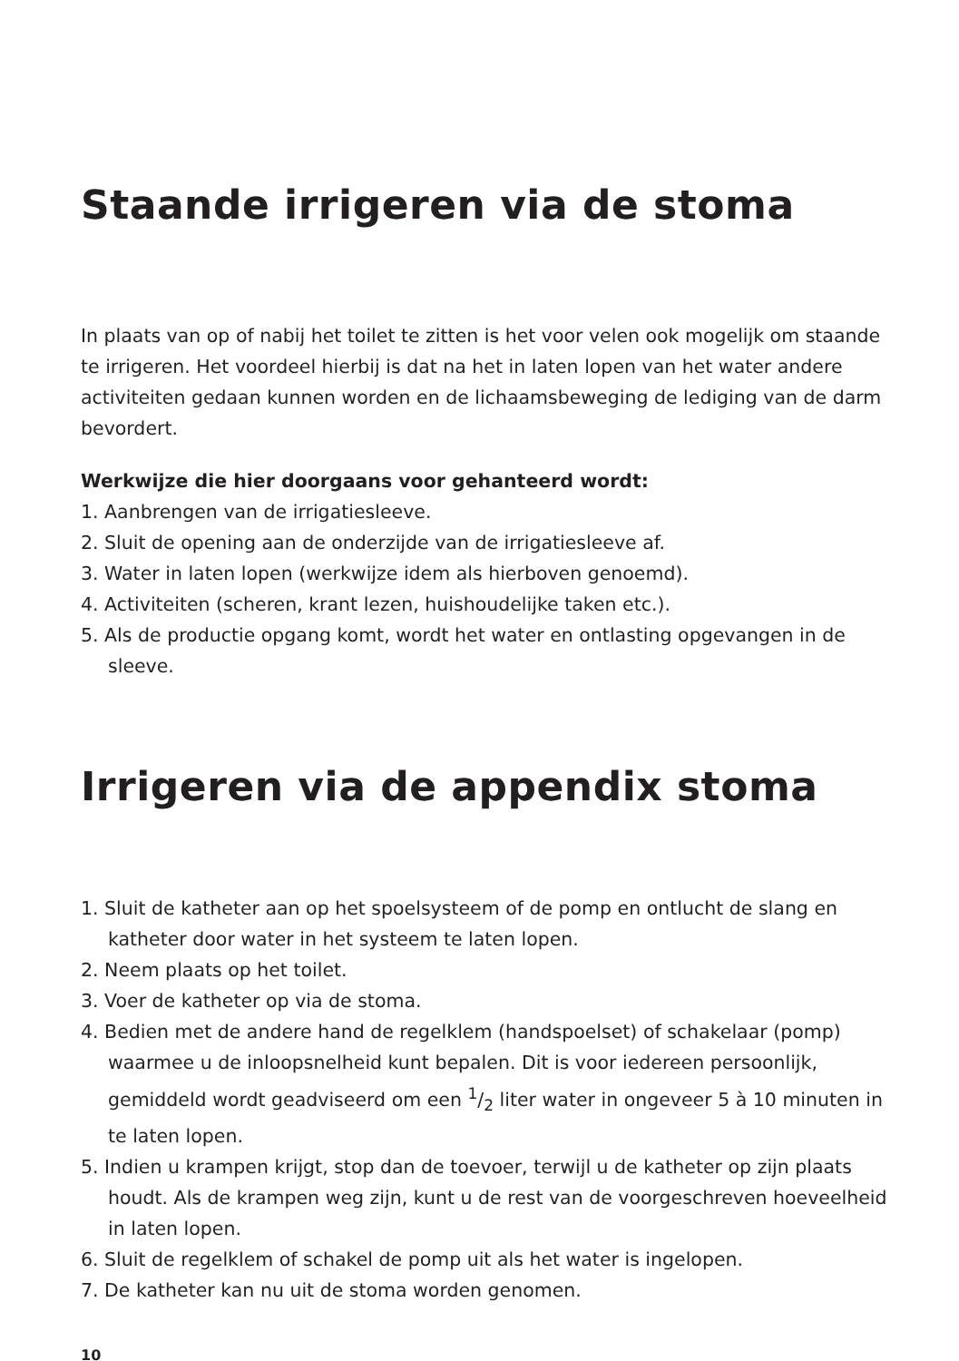Staande irrigeren via de stoma
In plaats van op of nabij het toilet te zitten is het voor velen ook mogelijk om staande te irrigeren. Het voordeel hierbij is dat na het in laten lopen van het water andere activiteiten gedaan kunnen worden en de lichaamsbeweging de lediging van de darm bevordert.
Werkwijze die hier doorgaans voor gehanteerd wordt:
1. Aanbrengen van de irrigatiesleeve.
2. Sluit de opening aan de onderzijde van de irrigatiesleeve af.
3. Water in laten lopen (werkwijze idem als hierboven genoemd).
4. Activiteiten (scheren, krant lezen, huishoudelijke taken etc.).
5. Als de productie opgang komt, wordt het water en ontlasting opgevangen in de sleeve.
Irrigeren via de appendix stoma
1. Sluit de katheter aan op het spoelsysteem of de pomp en ontlucht de slang en katheter door water in het systeem te laten lopen.
2. Neem plaats op het toilet.
3. Voer de katheter op via de stoma.
4. Bedien met de andere hand de regelklem (handspoelset) of schakelaar (pomp) waarmee u de inloopsnelheid kunt bepalen. Dit is voor iedereen persoonlijk, gemiddeld wordt geadviseerd om een 1/2 liter water in ongeveer 5 à 10 minuten in te laten lopen.
5. Indien u krampen krijgt, stop dan de toevoer, terwijl u de katheter op zijn plaats houdt. Als de krampen weg zijn, kunt u de rest van de voorgeschreven hoeveelheid in laten lopen.
6. Sluit de regelklem of schakel de pomp uit als het water is ingelopen.
7. De katheter kan nu uit de stoma worden genomen.
10